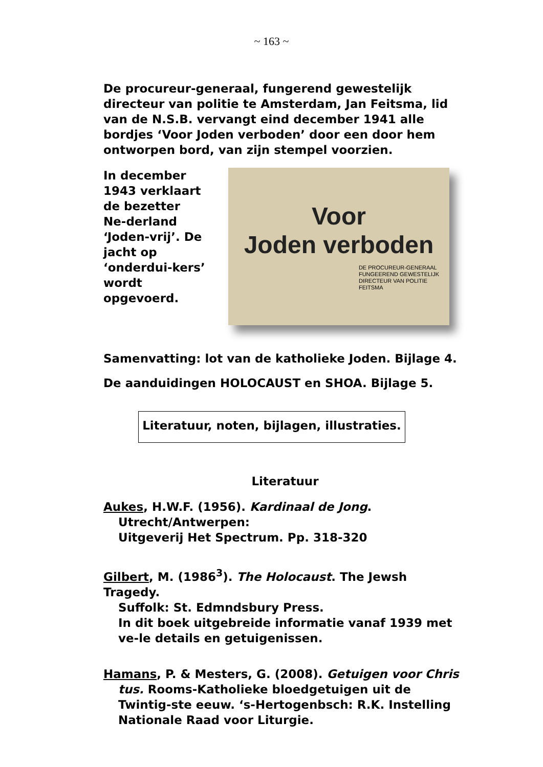~ 163 ~
De procureur-generaal, fungerend gewestelijk directeur van politie te Amsterdam, Jan Feitsma, lid van de N.S.B. vervangt eind december 1941 alle bordjes ‘Voor Joden verboden’ door een door hem ontworpen bord, van zijn stempel voorzien.
In december 1943 verklaart de bezetter Ne-derland ‘Joden-vrij’. De jacht op ‘onderdui-kers’ wordt opgevoerd.
Voor
Joden verboden
DE PROCUREUR-GENERAAL
FUNGEEREND GEWESTELIJK
DIRECTEUR VAN POLITIE
FEITSMA
Samenvatting: lot van de katholieke Joden. Bijlage 4.
De aanduidingen HOLOCAUST en SHOA. Bijlage 5.
Literatuur, noten, bijlagen, illustraties.
Literatuur
Aukes, H.W.F. (1956). Kardinaal de Jong.
Utrecht/Antwerpen:
Uitgeverij Het Spectrum. Pp. 318-320
Gilbert, M. (1986<sup>3</sup>). The Holocaust. The Jewsh Tragedy.
Suffolk: St. Edmndsbury Press.
In dit boek uitgebreide informatie vanaf 1939 met ve-le details en getuigenissen.
Hamans, P. & Mesters, G. (2008). Getuigen voor Chris
tus. Rooms-Katholieke bloedgetuigen uit de Twintig-ste eeuw. ‘s-Hertogenbsch: R.K. Instelling Nationale Raad voor Liturgie.